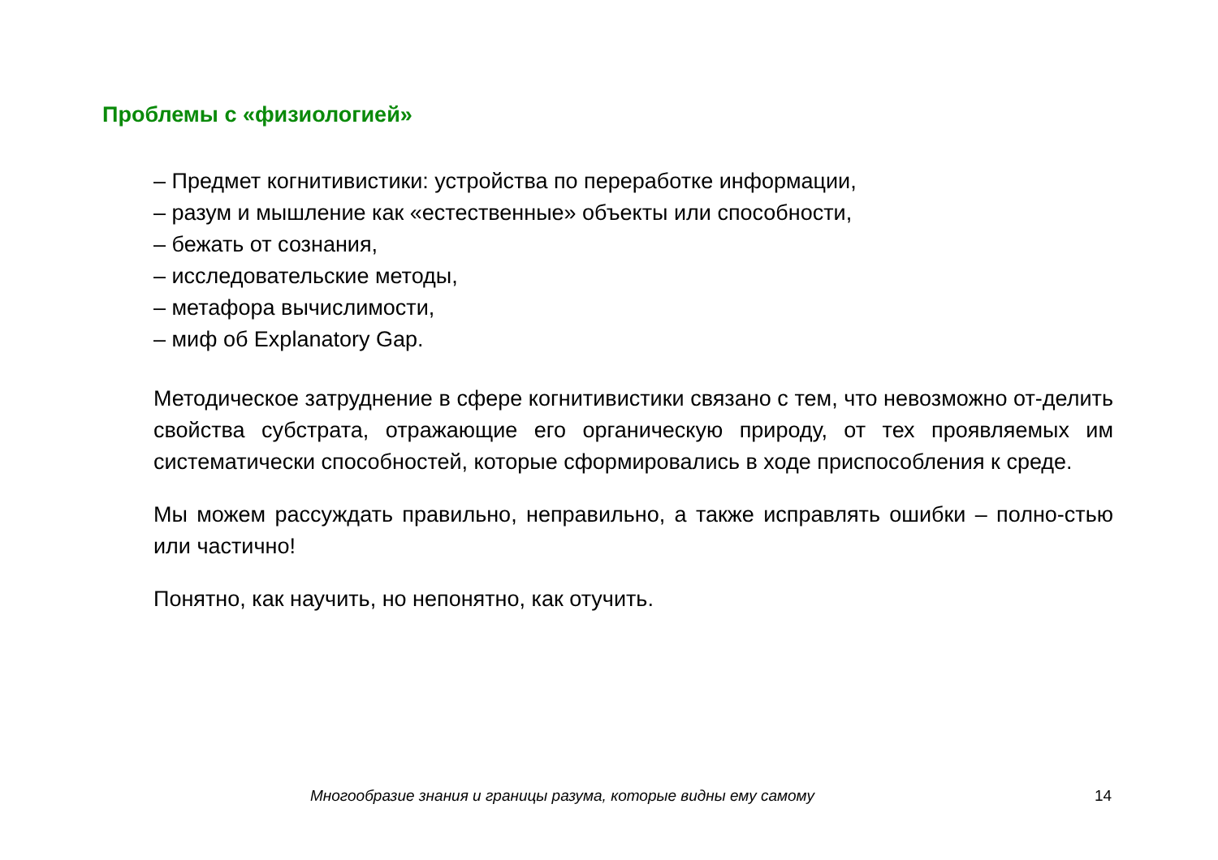Проблемы с «физиологией»
– Предмет когнитивистики: устройства по переработке информации,
– разум и мышление как «естественные» объекты или способности,
– бежать от сознания,
– исследовательские методы,
– метафора вычислимости,
– миф об Explanatory Gap.
Методическое затруднение в сфере когнитивистики связано с тем, что невозможно от-делить свойства субстрата, отражающие его органическую природу, от тех проявляемых им систематически способностей, которые сформировались в ходе приспособления к среде.
Мы можем рассуждать правильно, неправильно, а также исправлять ошибки – полно-стью или частично!
Понятно, как научить, но непонятно, как отучить.
Многообразие знания и границы разума, которые видны ему самому 14